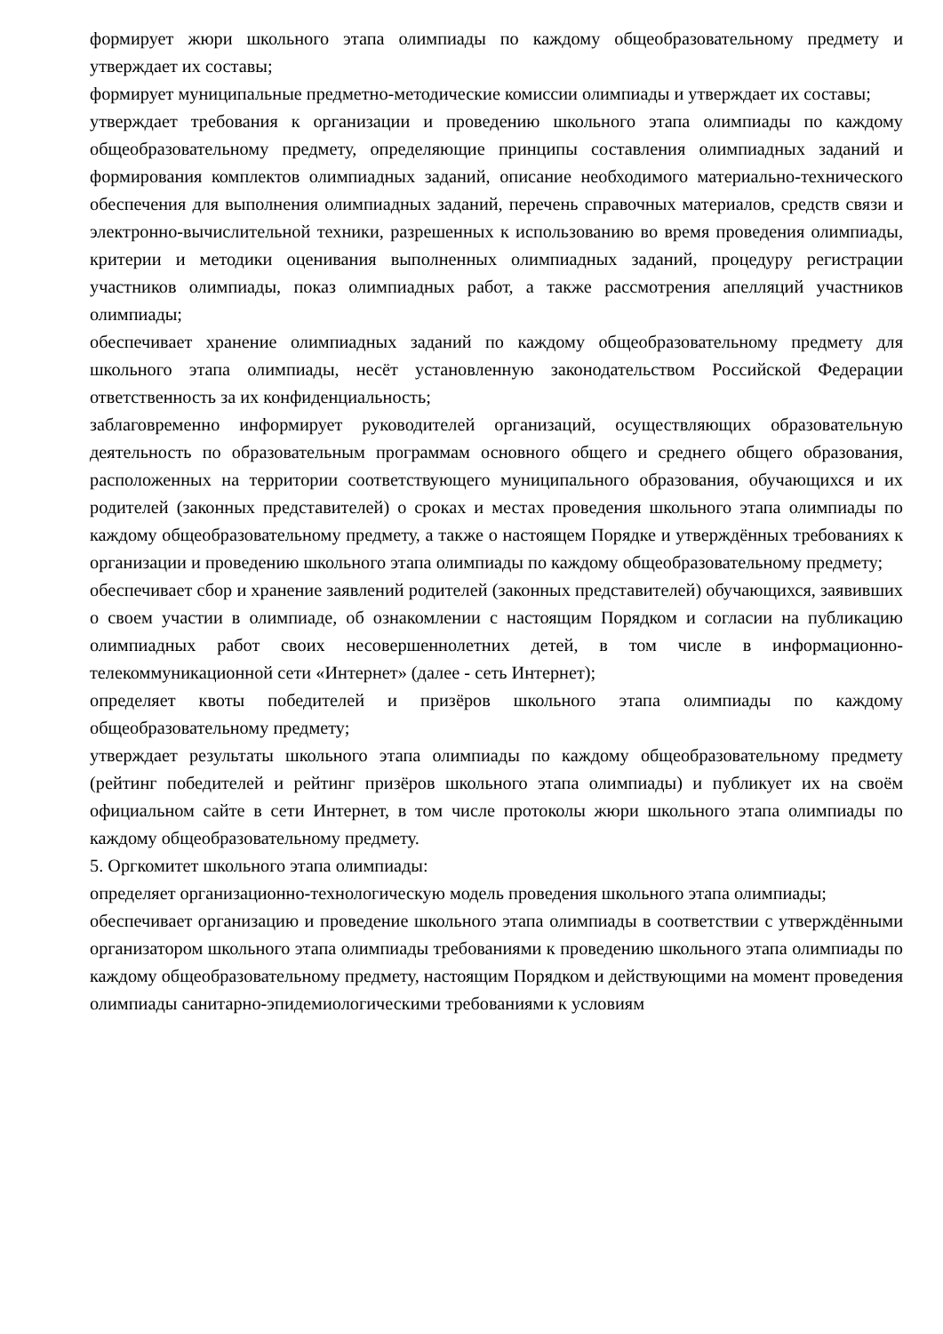формирует жюри школьного этапа олимпиады по каждому общеобразовательному предмету и утверждает их составы;
формирует муниципальные предметно-методические комиссии олимпиады и утверждает их составы;
утверждает требования к организации и проведению школьного этапа олимпиады по каждому общеобразовательному предмету, определяющие принципы составления олимпиадных заданий и формирования комплектов олимпиадных заданий, описание необходимого материально-технического обеспечения для выполнения олимпиадных заданий, перечень справочных материалов, средств связи и электронно-вычислительной техники, разрешенных к использованию во время проведения олимпиады, критерии и методики оценивания выполненных олимпиадных заданий, процедуру регистрации участников олимпиады, показ олимпиадных работ, а также рассмотрения апелляций участников олимпиады;
обеспечивает хранение олимпиадных заданий по каждому общеобразовательному предмету для школьного этапа олимпиады, несёт установленную законодательством Российской Федерации ответственность за их конфиденциальность;
заблаговременно информирует руководителей организаций, осуществляющих образовательную деятельность по образовательным программам основного общего и среднего общего образования, расположенных на территории соответствующего муниципального образования, обучающихся и их родителей (законных представителей) о сроках и местах проведения школьного этапа олимпиады по каждому общеобразовательному предмету, а также о настоящем Порядке и утверждённых требованиях к организации и проведению школьного этапа олимпиады по каждому общеобразовательному предмету;
обеспечивает сбор и хранение заявлений родителей (законных представителей) обучающихся, заявивших о своем участии в олимпиаде, об ознакомлении с настоящим Порядком и согласии на публикацию олимпиадных работ своих несовершеннолетних детей, в том числе в информационно-телекоммуникационной сети «Интернет» (далее - сеть Интернет);
определяет квоты победителей и призёров школьного этапа олимпиады по каждому общеобразовательному предмету;
утверждает результаты школьного этапа олимпиады по каждому общеобразовательному предмету (рейтинг победителей и рейтинг призёров школьного этапа олимпиады) и публикует их на своём официальном сайте в сети Интернет, в том числе протоколы жюри школьного этапа олимпиады по каждому общеобразовательному предмету.
5. Оргкомитет школьного этапа олимпиады:
определяет организационно-технологическую модель проведения школьного этапа олимпиады;
обеспечивает организацию и проведение школьного этапа олимпиады в соответствии с утверждёнными организатором школьного этапа олимпиады требованиями к проведению школьного этапа олимпиады по каждому общеобразовательному предмету, настоящим Порядком и действующими на момент проведения олимпиады санитарно-эпидемиологическими требованиями к условиям